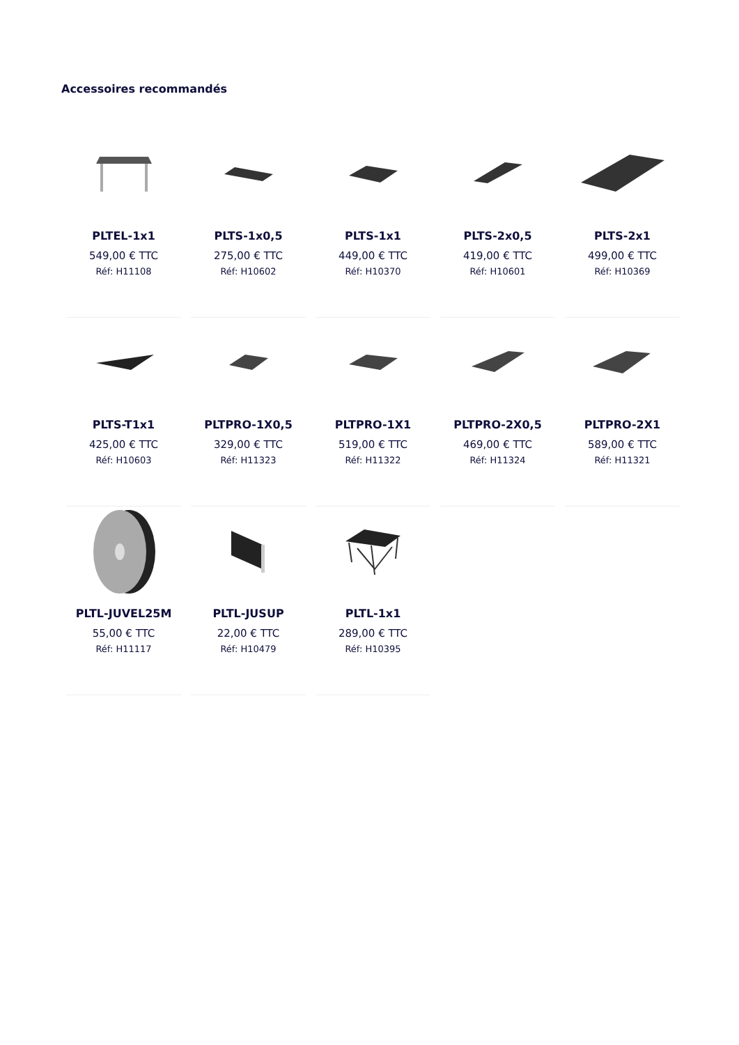Accessoires recommandés
PLTEL-1x1
549,00 € TTC
Réf: H11108
PLTS-1x0,5
275,00 € TTC
Réf: H10602
PLTS-1x1
449,00 € TTC
Réf: H10370
PLTS-2x0,5
419,00 € TTC
Réf: H10601
PLTS-2x1
499,00 € TTC
Réf: H10369
PLTS-T1x1
425,00 € TTC
Réf: H10603
PLTPRO-1X0,5
329,00 € TTC
Réf: H11323
PLTPRO-1X1
519,00 € TTC
Réf: H11322
PLTPRO-2X0,5
469,00 € TTC
Réf: H11324
PLTPRO-2X1
589,00 € TTC
Réf: H11321
PLTL-JUVEL25M
55,00 € TTC
Réf: H11117
PLTL-JUSUP
22,00 € TTC
Réf: H10479
PLTL-1x1
289,00 € TTC
Réf: H10395